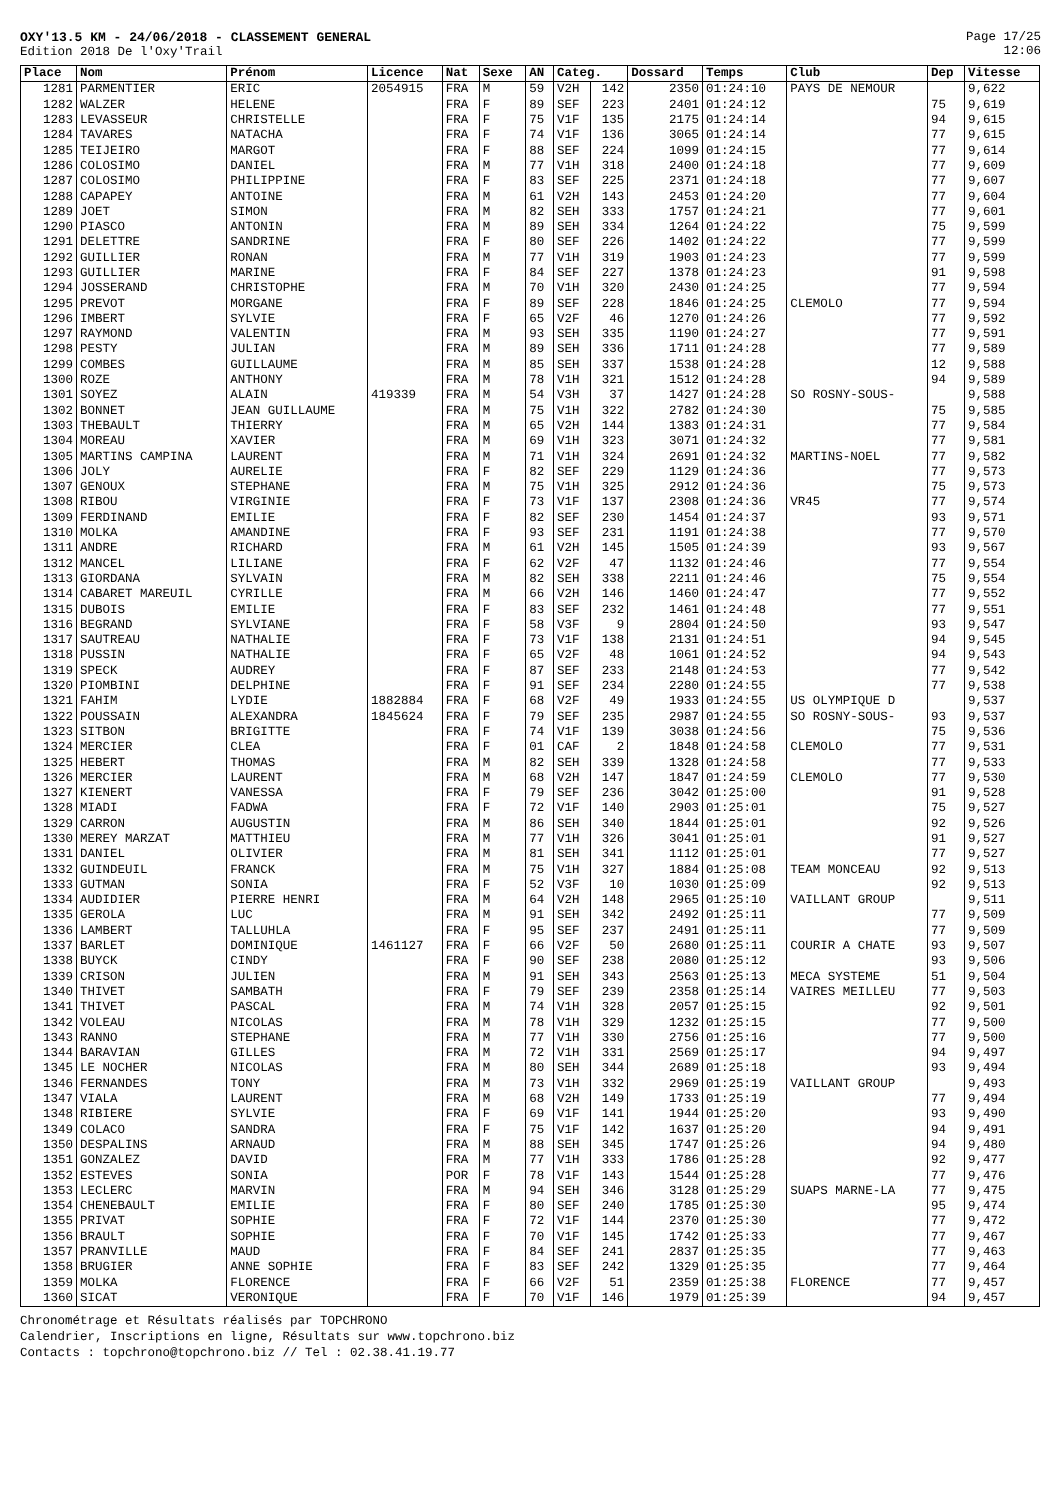OXY'13.5 KM - 24/06/2018 - CLASSEMENT GENERAL
Edition 2018 De l'Oxy'Trail
Page 17/25
12:06
| Place | Nom | Prénom | Licence | Nat | Sexe | AN | Categ. | | Dossard | Temps | Club | Dep | Vitesse |
| --- | --- | --- | --- | --- | --- | --- | --- | --- | --- | --- | --- | --- | --- |
| 1281 | PARMENTIER | ERIC | 2054915 | FRA | M | 59 | V2H | 142 | 2350 | 01:24:10 | PAYS DE NEMOUR | | 9,622 |
| 1282 | WALZER | HELENE | | FRA | F | 89 | SEF | 223 | 2401 | 01:24:12 | | 75 | 9,619 |
| 1283 | LEVASSEUR | CHRISTELLE | | FRA | F | 75 | V1F | 135 | 2175 | 01:24:14 | | 94 | 9,615 |
| 1284 | TAVARES | NATACHA | | FRA | F | 74 | V1F | 136 | 3065 | 01:24:14 | | 77 | 9,615 |
| 1285 | TEIJEIRO | MARGOT | | FRA | F | 88 | SEF | 224 | 1099 | 01:24:15 | | 77 | 9,614 |
| 1286 | COLOSIMO | DANIEL | | FRA | M | 77 | V1H | 318 | 2400 | 01:24:18 | | 77 | 9,609 |
| 1287 | COLOSIMO | PHILIPPINE | | FRA | F | 83 | SEF | 225 | 2371 | 01:24:18 | | 77 | 9,607 |
| 1288 | CAPAPEY | ANTOINE | | FRA | M | 61 | V2H | 143 | 2453 | 01:24:20 | | 77 | 9,604 |
| 1289 | JOET | SIMON | | FRA | M | 82 | SEH | 333 | 1757 | 01:24:21 | | 77 | 9,601 |
| 1290 | PIASCO | ANTONIN | | FRA | M | 89 | SEH | 334 | 1264 | 01:24:22 | | 75 | 9,599 |
| 1291 | DELETTRE | SANDRINE | | FRA | F | 80 | SEF | 226 | 1402 | 01:24:22 | | 77 | 9,599 |
| 1292 | GUILLIER | RONAN | | FRA | M | 77 | V1H | 319 | 1903 | 01:24:23 | | 77 | 9,599 |
| 1293 | GUILLIER | MARINE | | FRA | F | 84 | SEF | 227 | 1378 | 01:24:23 | | 91 | 9,598 |
| 1294 | JOSSERAND | CHRISTOPHE | | FRA | M | 70 | V1H | 320 | 2430 | 01:24:25 | | 77 | 9,594 |
| 1295 | PREVOT | MORGANE | | FRA | F | 89 | SEF | 228 | 1846 | 01:24:25 | CLEMOLO | 77 | 9,594 |
| 1296 | IMBERT | SYLVIE | | FRA | F | 65 | V2F | 46 | 1270 | 01:24:26 | | 77 | 9,592 |
| 1297 | RAYMOND | VALENTIN | | FRA | M | 93 | SEH | 335 | 1190 | 01:24:27 | | 77 | 9,591 |
| 1298 | PESTY | JULIAN | | FRA | M | 89 | SEH | 336 | 1711 | 01:24:28 | | 77 | 9,589 |
| 1299 | COMBES | GUILLAUME | | FRA | M | 85 | SEH | 337 | 1538 | 01:24:28 | | 12 | 9,588 |
| 1300 | ROZE | ANTHONY | | FRA | M | 78 | V1H | 321 | 1512 | 01:24:28 | | 94 | 9,589 |
| 1301 | SOYEZ | ALAIN | 419339 | FRA | M | 54 | V3H | 37 | 1427 | 01:24:28 | SO ROSNY-SOUS- | | 9,588 |
| 1302 | BONNET | JEAN GUILLAUME | | FRA | M | 75 | V1H | 322 | 2782 | 01:24:30 | | 75 | 9,585 |
| 1303 | THEBAULT | THIERRY | | FRA | M | 65 | V2H | 144 | 1383 | 01:24:31 | | 77 | 9,584 |
| 1304 | MOREAU | XAVIER | | FRA | M | 69 | V1H | 323 | 3071 | 01:24:32 | | 77 | 9,581 |
| 1305 | MARTINS CAMPINA | LAURENT | | FRA | M | 71 | V1H | 324 | 2691 | 01:24:32 | MARTINS-NOEL | 77 | 9,582 |
| 1306 | JOLY | AURELIE | | FRA | F | 82 | SEF | 229 | 1129 | 01:24:36 | | 77 | 9,573 |
| 1307 | GENOUX | STEPHANE | | FRA | M | 75 | V1H | 325 | 2912 | 01:24:36 | | 75 | 9,573 |
| 1308 | RIBOU | VIRGINIE | | FRA | F | 73 | V1F | 137 | 2308 | 01:24:36 | VR45 | 77 | 9,574 |
| 1309 | FERDINAND | EMILIE | | FRA | F | 82 | SEF | 230 | 1454 | 01:24:37 | | 93 | 9,571 |
| 1310 | MOLKA | AMANDINE | | FRA | F | 93 | SEF | 231 | 1191 | 01:24:38 | | 77 | 9,570 |
| 1311 | ANDRE | RICHARD | | FRA | M | 61 | V2H | 145 | 1505 | 01:24:39 | | 93 | 9,567 |
| 1312 | MANCEL | LILIANE | | FRA | F | 62 | V2F | 47 | 1132 | 01:24:46 | | 77 | 9,554 |
| 1313 | GIORDANA | SYLVAIN | | FRA | M | 82 | SEH | 338 | 2211 | 01:24:46 | | 75 | 9,554 |
| 1314 | CABARET MAREUIL | CYRILLE | | FRA | M | 66 | V2H | 146 | 1460 | 01:24:47 | | 77 | 9,552 |
| 1315 | DUBOIS | EMILIE | | FRA | F | 83 | SEF | 232 | 1461 | 01:24:48 | | 77 | 9,551 |
| 1316 | BEGRAND | SYLVIANE | | FRA | F | 58 | V3F | 9 | 2804 | 01:24:50 | | 93 | 9,547 |
| 1317 | SAUTREAU | NATHALIE | | FRA | F | 73 | V1F | 138 | 2131 | 01:24:51 | | 94 | 9,545 |
| 1318 | PUSSIN | NATHALIE | | FRA | F | 65 | V2F | 48 | 1061 | 01:24:52 | | 94 | 9,543 |
| 1319 | SPECK | AUDREY | | FRA | F | 87 | SEF | 233 | 2148 | 01:24:53 | | 77 | 9,542 |
| 1320 | PIOMBINI | DELPHINE | | FRA | F | 91 | SEF | 234 | 2280 | 01:24:55 | | 77 | 9,538 |
| 1321 | FAHIM | LYDIE | 1882884 | FRA | F | 68 | V2F | 49 | 1933 | 01:24:55 | US OLYMPIQUE D | | 9,537 |
| 1322 | POUSSAIN | ALEXANDRA | 1845624 | FRA | F | 79 | SEF | 235 | 2987 | 01:24:55 | SO ROSNY-SOUS- | 93 | 9,537 |
| 1323 | SITBON | BRIGITTE | | FRA | F | 74 | V1F | 139 | 3038 | 01:24:56 | | 75 | 9,536 |
| 1324 | MERCIER | CLEA | | FRA | F | 01 | CAF | 2 | 1848 | 01:24:58 | CLEMOLO | 77 | 9,531 |
| 1325 | HEBERT | THOMAS | | FRA | M | 82 | SEH | 339 | 1328 | 01:24:58 | | 77 | 9,533 |
| 1326 | MERCIER | LAURENT | | FRA | M | 68 | V2H | 147 | 1847 | 01:24:59 | CLEMOLO | 77 | 9,530 |
| 1327 | KIENERT | VANESSA | | FRA | F | 79 | SEF | 236 | 3042 | 01:25:00 | | 91 | 9,528 |
| 1328 | MIADI | FADWA | | FRA | F | 72 | V1F | 140 | 2903 | 01:25:01 | | 75 | 9,527 |
| 1329 | CARRON | AUGUSTIN | | FRA | M | 86 | SEH | 340 | 1844 | 01:25:01 | | 92 | 9,526 |
| 1330 | MEREY MARZAT | MATTHIEU | | FRA | M | 77 | V1H | 326 | 3041 | 01:25:01 | | 91 | 9,527 |
| 1331 | DANIEL | OLIVIER | | FRA | M | 81 | SEH | 341 | 1112 | 01:25:01 | | 77 | 9,527 |
| 1332 | GUINDEUIL | FRANCK | | FRA | M | 75 | V1H | 327 | 1884 | 01:25:08 | TEAM MONCEAU | 92 | 9,513 |
| 1333 | GUTMAN | SONIA | | FRA | F | 52 | V3F | 10 | 1030 | 01:25:09 | | 92 | 9,513 |
| 1334 | AUDIDIER | PIERRE HENRI | | FRA | M | 64 | V2H | 148 | 2965 | 01:25:10 | VAILLANT GROUP | | 9,511 |
| 1335 | GEROLA | LUC | | FRA | M | 91 | SEH | 342 | 2492 | 01:25:11 | | 77 | 9,509 |
| 1336 | LAMBERT | TALLUHLA | | FRA | F | 95 | SEF | 237 | 2491 | 01:25:11 | | 77 | 9,509 |
| 1337 | BARLET | DOMINIQUE | 1461127 | FRA | F | 66 | V2F | 50 | 2680 | 01:25:11 | COURIR A CHATE | 93 | 9,507 |
| 1338 | BUYCK | CINDY | | FRA | F | 90 | SEF | 238 | 2080 | 01:25:12 | | 93 | 9,506 |
| 1339 | CRISON | JULIEN | | FRA | M | 91 | SEH | 343 | 2563 | 01:25:13 | MECA SYSTEME | 51 | 9,504 |
| 1340 | THIVET | SAMBATH | | FRA | F | 79 | SEF | 239 | 2358 | 01:25:14 | VAIRES MEILLEU | 77 | 9,503 |
| 1341 | THIVET | PASCAL | | FRA | M | 74 | V1H | 328 | 2057 | 01:25:15 | | 92 | 9,501 |
| 1342 | VOLEAU | NICOLAS | | FRA | M | 78 | V1H | 329 | 1232 | 01:25:15 | | 77 | 9,500 |
| 1343 | RANNO | STEPHANE | | FRA | M | 77 | V1H | 330 | 2756 | 01:25:16 | | 77 | 9,500 |
| 1344 | BARAVIAN | GILLES | | FRA | M | 72 | V1H | 331 | 2569 | 01:25:17 | | 94 | 9,497 |
| 1345 | LE NOCHER | NICOLAS | | FRA | M | 80 | SEH | 344 | 2689 | 01:25:18 | | 93 | 9,494 |
| 1346 | FERNANDES | TONY | | FRA | M | 73 | V1H | 332 | 2969 | 01:25:19 | VAILLANT GROUP | | 9,493 |
| 1347 | VIALA | LAURENT | | FRA | M | 68 | V2H | 149 | 1733 | 01:25:19 | | 77 | 9,494 |
| 1348 | RIBIERE | SYLVIE | | FRA | F | 69 | V1F | 141 | 1944 | 01:25:20 | | 93 | 9,490 |
| 1349 | COLACO | SANDRA | | FRA | F | 75 | V1F | 142 | 1637 | 01:25:20 | | 94 | 9,491 |
| 1350 | DESPALINS | ARNAUD | | FRA | M | 88 | SEH | 345 | 1747 | 01:25:26 | | 94 | 9,480 |
| 1351 | GONZALEZ | DAVID | | FRA | M | 77 | V1H | 333 | 1786 | 01:25:28 | | 92 | 9,477 |
| 1352 | ESTEVES | SONIA | | POR | F | 78 | V1F | 143 | 1544 | 01:25:28 | | 77 | 9,476 |
| 1353 | LECLERC | MARVIN | | FRA | M | 94 | SEH | 346 | 3128 | 01:25:29 | SUAPS MARNE-LA | 77 | 9,475 |
| 1354 | CHENEBAULT | EMILIE | | FRA | F | 80 | SEF | 240 | 1785 | 01:25:30 | | 95 | 9,474 |
| 1355 | PRIVAT | SOPHIE | | FRA | F | 72 | V1F | 144 | 2370 | 01:25:30 | | 77 | 9,472 |
| 1356 | BRAULT | SOPHIE | | FRA | F | 70 | V1F | 145 | 1742 | 01:25:33 | | 77 | 9,467 |
| 1357 | PRANVILLE | MAUD | | FRA | F | 84 | SEF | 241 | 2837 | 01:25:35 | | 77 | 9,463 |
| 1358 | BRUGIER | ANNE SOPHIE | | FRA | F | 83 | SEF | 242 | 1329 | 01:25:35 | | 77 | 9,464 |
| 1359 | MOLKA | FLORENCE | | FRA | F | 66 | V2F | 51 | 2359 | 01:25:38 | FLORENCE | 77 | 9,457 |
| 1360 | SICAT | VERONIQUE | | FRA | F | 70 | V1F | 146 | 1979 | 01:25:39 | | 94 | 9,457 |
Chronométrage et Résultats réalisés par TOPCHRONO
Calendrier, Inscriptions en ligne, Résultats sur www.topchrono.biz
Contacts : topchrono@topchrono.biz // Tel : 02.38.41.19.77